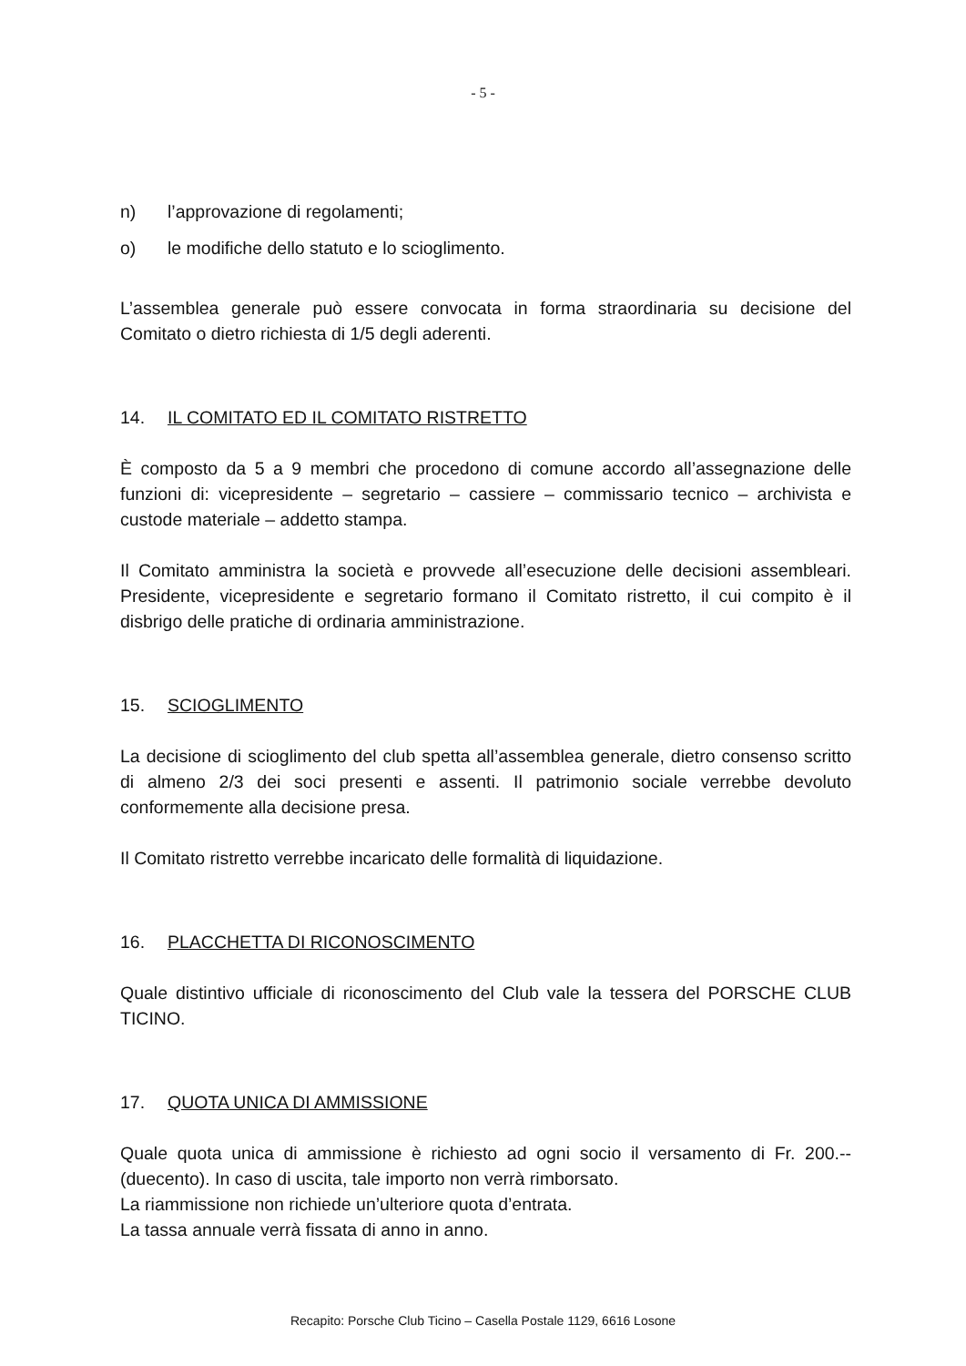- 5 -
n) l’approvazione di regolamenti;
o) le modifiche dello statuto e lo scioglimento.
L’assemblea generale può essere convocata in forma straordinaria su decisione del Comitato o dietro richiesta di 1/5 degli aderenti.
14. IL COMITATO ED IL COMITATO RISTRETTO
È composto da 5 a 9 membri che procedono di comune accordo all’assegnazione delle funzioni di: vicepresidente – segretario – cassiere – commissario tecnico – archivista e custode materiale – addetto stampa.
Il Comitato amministra la società e provvede all’esecuzione delle decisioni assembleari. Presidente, vicepresidente e segretario formano il Comitato ristretto, il cui compito è il disbrigo delle pratiche di ordinaria amministrazione.
15. SCIOGLIMENTO
La decisione di scioglimento del club spetta all’assemblea generale, dietro consenso scritto di almeno 2/3 dei soci presenti e assenti. Il patrimonio sociale verrebbe devoluto conformemente alla decisione presa.
Il Comitato ristretto verrebbe incaricato delle formalità di liquidazione.
16. PLACCHETTA DI RICONOSCIMENTO
Quale distintivo ufficiale di riconoscimento del Club vale la tessera del PORSCHE CLUB TICINO.
17. QUOTA UNICA DI AMMISSIONE
Quale quota unica di ammissione è richiesto ad ogni socio il versamento di Fr. 200.-- (duecento). In caso di uscita, tale importo non verrà rimborsato.
La riammissione non richiede un’ulteriore quota d’entrata.
La tassa annuale verrà fissata di anno in anno.
Recapito: Porsche Club Ticino – Casella Postale 1129, 6616 Losone